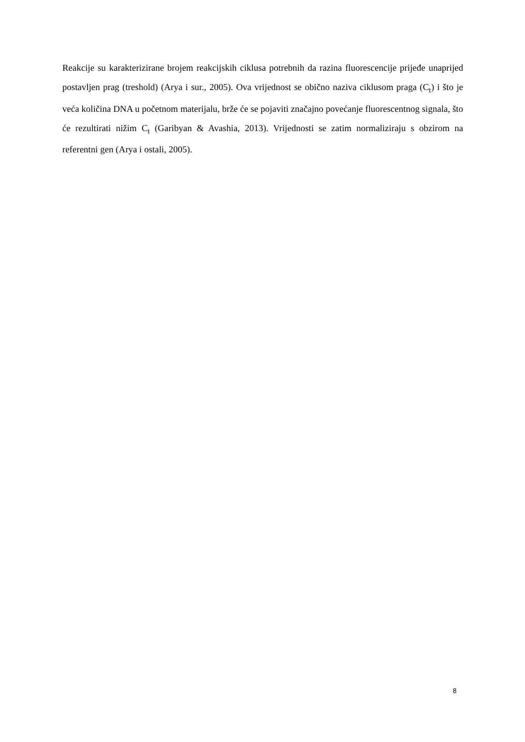Reakcije su karakterizirane brojem reakcijskih ciklusa potrebnih da razina fluorescencije prijeđe unaprijed postavljen prag (treshold) (Arya i sur., 2005). Ova vrijednost se obično naziva ciklusom praga (C<sub>t</sub>) i što je veća količina DNA u početnom materijalu, brže će se pojaviti značajno povećanje fluorescentnog signala, što će rezultirati nižim C<sub>t</sub> (Garibyan & Avashia, 2013). Vrijednosti se zatim normaliziraju s obzirom na referentni gen (Arya i ostali, 2005).
8